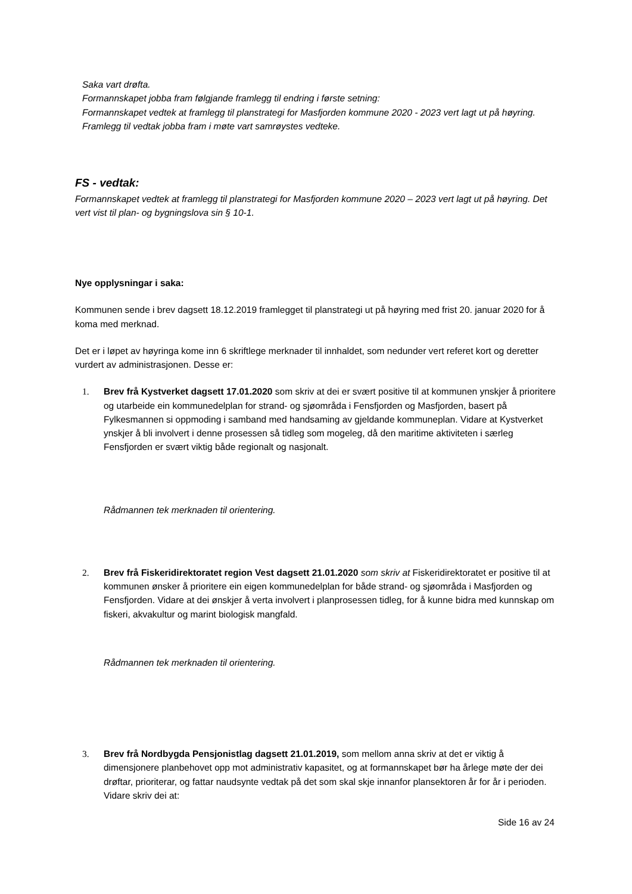Saka vart drøfta.
Formannskapet jobba fram følgjande framlegg til endring i første setning:
Formannskapet vedtek at framlegg til planstrategi for Masfjorden kommune 2020 - 2023 vert lagt ut på høyring.
Framlegg til vedtak jobba fram i møte vart samrøystes vedteke.
FS - vedtak:
Formannskapet vedtek at framlegg til planstrategi for Masfjorden kommune 2020 – 2023 vert lagt ut på høyring. Det vert vist til plan- og bygningslova sin § 10-1.
Nye opplysningar i saka:
Kommunen sende i brev dagsett 18.12.2019 framlegget til planstrategi ut på høyring med frist 20. januar 2020 for å koma med merknad.
Det er i løpet av høyringa kome inn 6 skriftlege merknader til innhaldet, som nedunder vert referet kort og deretter vurdert av administrasjonen. Desse er:
1. Brev frå Kystverket dagsett 17.01.2020 som skriv at dei er svært positive til at kommunen ynskjer å prioritere og utarbeide ein kommunedelplan for strand- og sjøområda i Fensfjorden og Masfjorden, basert på Fylkesmannen si oppmoding i samband med handsaming av gjeldande kommuneplan. Vidare at Kystverket ynskjer å bli involvert i denne prosessen så tidleg som mogeleg, då den maritime aktiviteten i særleg Fensfjorden er svært viktig både regionalt og nasjonalt.
Rådmannen tek merknaden til orientering.
2. Brev frå Fiskeridirektoratet region Vest dagsett 21.01.2020 som skriv at Fiskeridirektoratet er positive til at kommunen ønsker å prioritere ein eigen kommunedelplan for både strand- og sjøområda i Masfjorden og Fensfjorden. Vidare at dei ønskjer å verta involvert i planprosessen tidleg, for å kunne bidra med kunnskap om fiskeri, akvakultur og marint biologisk mangfald.
Rådmannen tek merknaden til orientering.
3. Brev frå Nordbygda Pensjonistlag dagsett 21.01.2019, som mellom anna skriv at det er viktig å dimensjonere planbehovet opp mot administrativ kapasitet, og at formannskapet bør ha årlege møte der dei drøftar, prioriterar, og fattar naudsynte vedtak på det som skal skje innanfor plansektoren år for år i perioden. Vidare skriv dei at:
Side 16 av 24